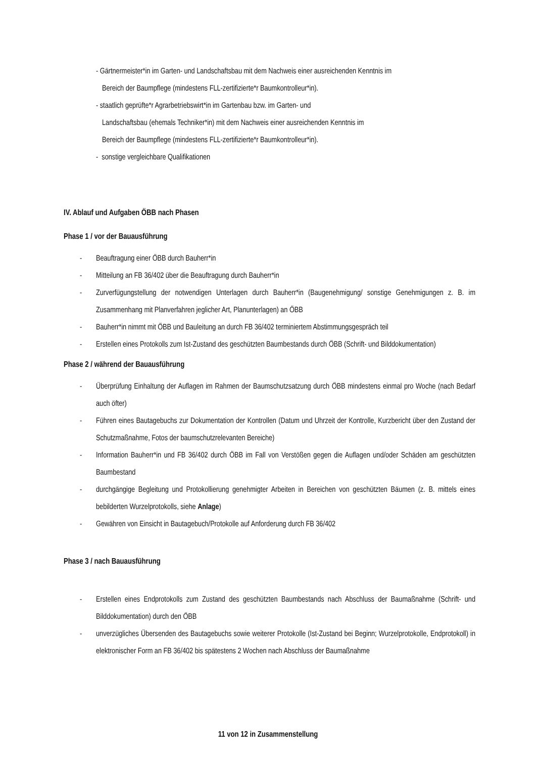- Gärtnermeister*in im Garten- und Landschaftsbau mit dem Nachweis einer ausreichenden Kenntnis im
Bereich der Baumpflege (mindestens FLL-zertifizierte*r Baumkontrolleur*in).
- staatlich geprüfte*r Agrarbetriebswirt*in im Gartenbau bzw. im Garten- und
Landschaftsbau (ehemals Techniker*in) mit dem Nachweis einer ausreichenden Kenntnis im
Bereich der Baumpflege (mindestens FLL-zertifizierte*r Baumkontrolleur*in).
- sonstige vergleichbare Qualifikationen
IV. Ablauf und Aufgaben ÖBB nach Phasen
Phase 1 / vor der Bauausführung
- Beauftragung einer ÖBB durch Bauherr*in
- Mitteilung an FB 36/402 über die Beauftragung durch Bauherr*in
- Zurverfügungstellung der notwendigen Unterlagen durch Bauherr*in (Baugenehmigung/ sonstige Genehmigungen z. B. im Zusammenhang mit Planverfahren jeglicher Art, Planunterlagen) an ÖBB
- Bauherr*in nimmt mit ÖBB und Bauleitung an durch FB 36/402 terminiertem Abstimmungsgespräch teil
- Erstellen eines Protokolls zum Ist-Zustand des geschützten Baumbestands durch ÖBB (Schrift- und Bilddokumentation)
Phase 2 / während der Bauausführung
- Überprüfung Einhaltung der Auflagen im Rahmen der Baumschutzsatzung durch ÖBB mindestens einmal pro Woche (nach Bedarf auch öfter)
- Führen eines Bautagebuchs zur Dokumentation der Kontrollen (Datum und Uhrzeit der Kontrolle, Kurzbericht über den Zustand der Schutzmaßnahme, Fotos der baumschutzrelevanten Bereiche)
- Information Bauherr*in und FB 36/402 durch ÖBB im Fall von Verstößen gegen die Auflagen und/oder Schäden am geschützten Baumbestand
- durchgängige Begleitung und Protokollierung genehmigter Arbeiten in Bereichen von geschützten Bäumen (z. B. mittels eines bebilderten Wurzelprotokolls, siehe Anlage)
- Gewähren von Einsicht in Bautagebuch/Protokolle auf Anforderung durch FB 36/402
Phase 3 / nach Bauausführung
- Erstellen eines Endprotokolls zum Zustand des geschützten Baumbestands nach Abschluss der Baumaßnahme (Schrift- und Bilddokumentation) durch den ÖBB
- unverzügliches Übersenden des Bautagebuchs sowie weiterer Protokolle (Ist-Zustand bei Beginn; Wurzelprotokolle, Endprotokoll) in elektronischer Form an FB 36/402 bis spätestens 2 Wochen nach Abschluss der Baumaßnahme
11 von 12 in Zusammenstellung